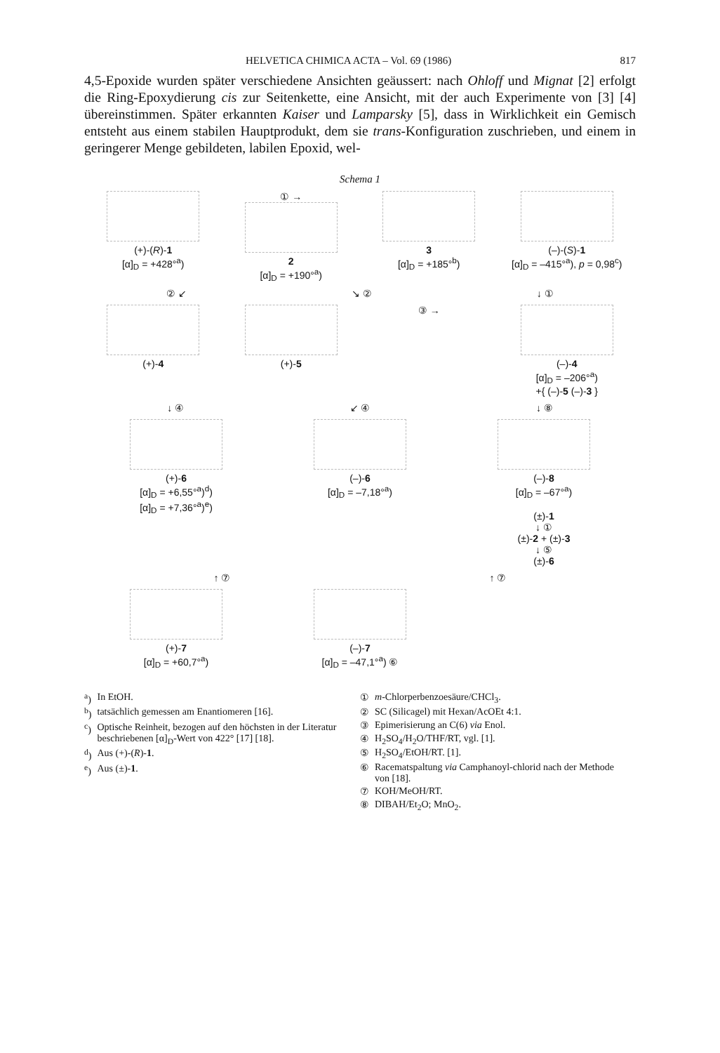HELVETICA CHIMICA ACTA – Vol. 69 (1986) 817
4,5-Epoxide wurden später verschiedene Ansichten geäussert: nach Ohloff und Mignat [2] erfolgt die Ring-Epoxydierung cis zur Seitenkette, eine Ansicht, mit der auch Experimente von [3] [4] übereinstimmen. Später erkannten Kaiser und Lamparsky [5], dass in Wirklichkeit ein Gemisch entsteht aus einem stabilen Hauptprodukt, dem sie trans-Konfiguration zuschrieben, und einem in geringerer Menge gebildeten, labilen Epoxid, wel-
Schema 1
(+)-(R)-1
[α]<sub>D</sub> = +428°<sup>a</sup>)
① →
2
[α]<sub>D</sub> = +190°<sup>a</sup>)
3
[α]<sub>D</sub> = +185°<sup>b</sup>)
(–)-(S)-1
[α]<sub>D</sub> = –415°<sup>a</sup>), p = 0,98<sup>c</sup>)
② ↙ ↘ ② ↓ ①
(+)-4 (+)-5 ③ → (–)-4
[α]<sub>D</sub> = –206°<sup>a</sup>)
+{ (–)-5 (–)-3 }
↓ ④ ↙ ④ ↓ ⑧
(+)-6
[α]<sub>D</sub> = +6,55°<sup>a</sup>)<sup>d</sup>)
[α]<sub>D</sub> = +7,36°<sup>a</sup>)<sup>e</sup>)
(–)-6
[α]<sub>D</sub> = –7,18°<sup>a</sup>)
(–)-8
[α]<sub>D</sub> = –67°<sup>a</sup>)
(±)-1
↓ ①
(±)-2 + (±)-3
↓ ⑤
(±)-6
↑ ⑦ ↑ ⑦
(+)-7
[α]<sub>D</sub> = +60,7°<sup>a</sup>)
(–)-7
[α]<sub>D</sub> = –47,1°<sup>a</sup>) ⑥
| <sup>a</sup>) | In EtOH. |
| <sup>b</sup>) | tatsächlich gemessen am Enantiomeren [16]. |
| <sup>c</sup>) | Optische Reinheit, bezogen auf den höchsten in der Literatur beschriebenen [α]<sub>D</sub>-Wert von 422° [17] [18]. |
| <sup>d</sup>) | Aus (+)-( R )- 1 . |
| <sup>e</sup>) | Aus (±)- 1 . |
| ① | m -Chlorperbenzoesäure/CHCl<sub>3</sub>. |
| ② | SC (Silicagel) mit Hexan/AcOEt 4:1. |
| ③ | Epimerisierung an C(6) via Enol. |
| ④ | H<sub>2</sub>SO<sub>4</sub>/H<sub>2</sub>O/THF/RT, vgl. [1]. |
| ⑤ | H<sub>2</sub>SO<sub>4</sub>/EtOH/RT. [1]. |
| ⑥ | Racematspaltung via Camphanoyl-chlorid nach der Methode von [18]. |
| ⑦ | KOH/MeOH/RT. |
| ⑧ | DIBAH/Et<sub>2</sub>O; MnO<sub>2</sub>. |